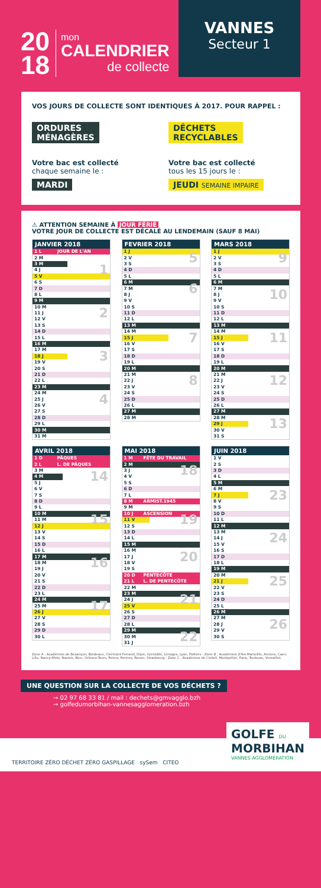20
18
mon
CALENDRIER
de collecte
VANNES
Secteur 1
VOS JOURS DE COLLECTE SONT IDENTIQUES À 2017. POUR RAPPEL :
ORDURES
MÉNAGÈRES
Votre bac est collecté
chaque semaine le :
MARDI
DÉCHETS
RECYCLABLES
Votre bac est collecté
tous les 15 jours le :
JEUDI SEMAINE IMPAIRE
⚠ ATTENTION SEMAINE À JOUR FÉRIÉ
VOTRE JOUR DE COLLECTE EST DÉCALÉ AU LENDEMAIN (SAUF 8 MAI)
| JANVIER 2018 | | |
| --- | --- | --- |
| 1 L | JOUR DE L'AN | |
| 2 M | | |
| 3 M | | |
| 4 J | | 1 |
| 5 V | | |
| 6 S | | |
| 7 D | | |
| 8 L | | |
| 9 M | | |
| 10 M | | |
| 11 J | | 2 |
| 12 V | | |
| 13 S | | |
| 14 D | | |
| 15 L | | |
| 16 M | | |
| 17 M | | |
| 18 J | | 3 |
| 19 V | | |
| 20 S | | |
| 21 D | | |
| 22 L | | |
| 23 M | | |
| 24 M | | |
| 25 J | | 4 |
| 26 V | | |
| 27 S | | |
| 28 D | | |
| 29 L | | |
| 30 M | | |
| 31 M | | |
| FEVRIER 2018 | | |
| --- | --- | --- |
| 1 J | | |
| 2 V | | 5 |
| 3 S | | |
| 4 D | | |
| 5 L | | |
| 6 M | | |
| 7 M | | 6 |
| 8 J | | |
| 9 V | | |
| 10 S | | |
| 11 D | | |
| 12 L | | |
| 13 M | | |
| 14 M | | |
| 15 J | | 7 |
| 16 V | | |
| 17 S | | |
| 18 D | | |
| 19 L | | |
| 20 M | | |
| 21 M | | |
| 22 J | | 8 |
| 23 V | | |
| 24 S | | |
| 25 D | | |
| 26 L | | |
| 27 M | | |
| 28 M | | |
| MARS 2018 | | |
| --- | --- | --- |
| 1 J | | |
| 2 V | | 9 |
| 3 S | | |
| 4 D | | |
| 5 L | | |
| 6 M | | |
| 7 M | | |
| 8 J | | 10 |
| 9 V | | |
| 10 S | | |
| 11 D | | |
| 12 L | | |
| 13 M | | |
| 14 M | | |
| 15 J | | 11 |
| 16 V | | |
| 17 S | | |
| 18 D | | |
| 19 L | | |
| 20 M | | |
| 21 M | | |
| 22 J | | 12 |
| 23 V | | |
| 24 S | | |
| 25 D | | |
| 26 L | | |
| 27 M | | |
| 28 M | | |
| 29 J | | 13 |
| 30 V | | |
| 31 S | | |
| AVRIL 2018 | | |
| --- | --- | --- |
| 1 D | PÂQUES | |
| 2 L | L. DE PÂQUES | |
| 3 M | | |
| 4 M | | 14 |
| 5 J | | |
| 6 V | | |
| 7 S | | |
| 8 D | | |
| 9 L | | |
| 10 M | | |
| 11 M | | 15 |
| 12 J | | |
| 13 V | | |
| 14 S | | |
| 15 D | | |
| 16 L | | |
| 17 M | | |
| 18 M | | 16 |
| 19 J | | |
| 20 V | | |
| 21 S | | |
| 22 D | | |
| 23 L | | |
| 24 M | | |
| 25 M | | 17 |
| 26 J | | |
| 27 V | | |
| 28 S | | |
| 29 D | | |
| 30 L | | |
| MAI 2018 | | |
| --- | --- | --- |
| 1 M | FÊTE DU TRAVAIL | |
| 2 M | | |
| 3 J | | 18 |
| 4 V | | |
| 5 S | | |
| 6 D | | |
| 7 L | | |
| 8 M | ARMIST.1945 | |
| 9 M | | |
| 10 J | ASCENSION | |
| 11 V | | 19 |
| 12 S | | |
| 13 D | | |
| 14 L | | |
| 15 M | | |
| 16 M | | |
| 17 J | | 20 |
| 18 V | | |
| 19 S | | |
| 20 D | PENTECÔTE | |
| 21 L | L. DE PENTECÔTE | |
| 22 M | | |
| 23 M | | |
| 24 J | | 21 |
| 25 V | | |
| 26 S | | |
| 27 D | | |
| 28 L | | |
| 29 M | | |
| 30 M | | 22 |
| 31 J | | |
| JUIN 2018 | | |
| --- | --- | --- |
| 1 V | | |
| 2 S | | |
| 3 D | | |
| 4 L | | |
| 5 M | | |
| 6 M | | |
| 7 J | | 23 |
| 8 V | | |
| 9 S | | |
| 10 D | | |
| 11 L | | |
| 12 M | | |
| 13 M | | |
| 14 J | | 24 |
| 15 V | | |
| 16 S | | |
| 17 D | | |
| 18 L | | |
| 19 M | | |
| 20 M | | |
| 21 J | | 25 |
| 22 V | | |
| 23 S | | |
| 24 D | | |
| 25 L | | |
| 26 M | | |
| 27 M | | |
| 28 J | | 26 |
| 29 V | | |
| 30 S | | |
Zone A : Académies de Besançon, Bordeaux, Clermont-Ferrand, Dijon, Grenoble, Limoges, Lyon, Poitiers - Zone B : Académies d'Aix-Marseille, Amiens, Caen, Lille, Nancy-Metz, Nantes, Nice, Orléans-Tours, Reims, Rennes, Rouen, Strasbourg - Zone C : Académies de Créteil, Montpellier, Paris, Toulouse, Versailles
UNE QUESTION SUR LA COLLECTE DE VOS DÉCHETS ?
→ 02 97 68 33 81 / mail : dechets@gmvagglo.bzh
→ golfedumorbihan-vannesagglomeration.bzh
TERRITOIRE ZÉRO DÉCHET ZÉRO GASPILLAGE sySem CITEO
GOLFE DU
MORBIHAN
VANNES AGGLOMÉRATION